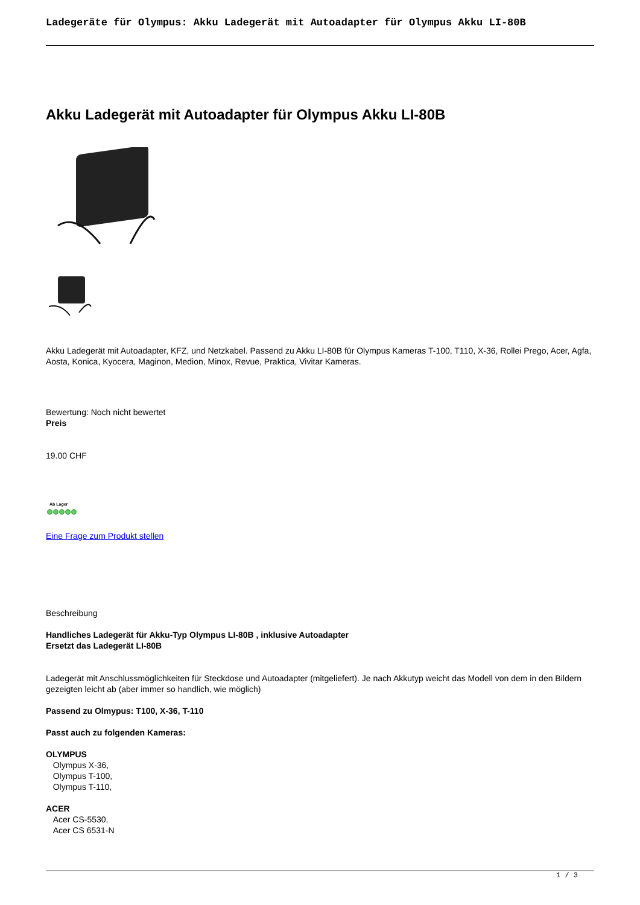Ladegeräte für Olympus: Akku Ladegerät mit Autoadapter für Olympus Akku LI-80B
Akku Ladegerät mit Autoadapter für Olympus Akku LI-80B
Akku Ladegerät mit Autoadapter, KFZ, und Netzkabel. Passend zu Akku LI-80B für Olympus Kameras T-100, T110, X-36, Rollei Prego, Acer, Agfa, Aosta, Konica, Kyocera, Maginon, Medion, Minox, Revue, Praktica, Vivitar Kameras.
Bewertung: Noch nicht bewertet
Preis
19.00 CHF
Ab Lager
Eine Frage zum Produkt stellen
Beschreibung
Handliches Ladegerät für Akku-Typ Olympus LI-80B , inklusive Autoadapter
Ersetzt das Ladegerät LI-80B
Ladegerät mit Anschlussmöglichkeiten für Steckdose und Autoadapter (mitgeliefert). Je nach Akkutyp weicht das Modell von dem in den Bildern gezeigten leicht ab (aber immer so handlich, wie möglich)
Passend zu Olmypus: T100, X-36, T-110
Passt auch zu folgenden Kameras:
OLYMPUS
Olympus X-36,
Olympus T-100,
Olympus T-110,
ACER
Acer CS-5530,
Acer CS 6531-N
1 / 3